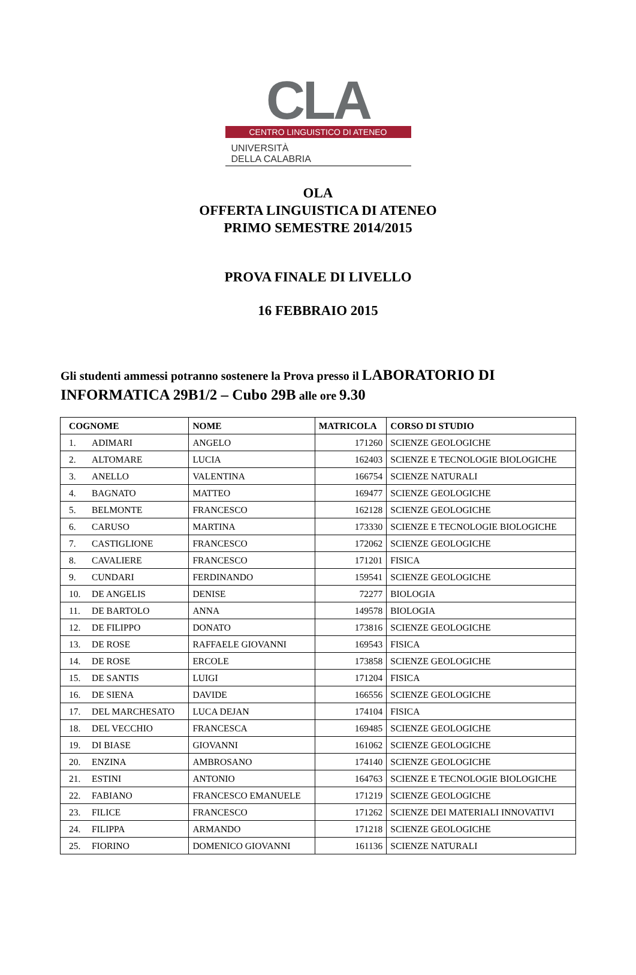CLA
CENTRO LINGUISTICO DI ATENEO
UNIVERSITÀ
DELLA CALABRIA
OLA
OFFERTA LINGUISTICA DI ATENEO
PRIMO SEMESTRE 2014/2015
PROVA FINALE DI LIVELLO
16 FEBBRAIO 2015
Gli studenti ammessi potranno sostenere la Prova presso il LABORATORIO DI INFORMATICA 29B1/2 – Cubo 29B alle ore 9.30
| COGNOME | NOME | MATRICOLA | CORSO DI STUDIO |
| --- | --- | --- | --- |
| 1. ADIMARI | ANGELO | 171260 | SCIENZE GEOLOGICHE |
| 2. ALTOMARE | LUCIA | 162403 | SCIENZE E TECNOLOGIE BIOLOGICHE |
| 3. ANELLO | VALENTINA | 166754 | SCIENZE NATURALI |
| 4. BAGNATO | MATTEO | 169477 | SCIENZE GEOLOGICHE |
| 5. BELMONTE | FRANCESCO | 162128 | SCIENZE GEOLOGICHE |
| 6. CARUSO | MARTINA | 173330 | SCIENZE E TECNOLOGIE BIOLOGICHE |
| 7. CASTIGLIONE | FRANCESCO | 172062 | SCIENZE GEOLOGICHE |
| 8. CAVALIERE | FRANCESCO | 171201 | FISICA |
| 9. CUNDARI | FERDINANDO | 159541 | SCIENZE GEOLOGICHE |
| 10. DE ANGELIS | DENISE | 72277 | BIOLOGIA |
| 11. DE BARTOLO | ANNA | 149578 | BIOLOGIA |
| 12. DE FILIPPO | DONATO | 173816 | SCIENZE GEOLOGICHE |
| 13. DE ROSE | RAFFAELE GIOVANNI | 169543 | FISICA |
| 14. DE ROSE | ERCOLE | 173858 | SCIENZE GEOLOGICHE |
| 15. DE SANTIS | LUIGI | 171204 | FISICA |
| 16. DE SIENA | DAVIDE | 166556 | SCIENZE GEOLOGICHE |
| 17. DEL MARCHESATO | LUCA DEJAN | 174104 | FISICA |
| 18. DEL VECCHIO | FRANCESCA | 169485 | SCIENZE GEOLOGICHE |
| 19. DI BIASE | GIOVANNI | 161062 | SCIENZE GEOLOGICHE |
| 20. ENZINA | AMBROSANO | 174140 | SCIENZE GEOLOGICHE |
| 21. ESTINI | ANTONIO | 164763 | SCIENZE E TECNOLOGIE BIOLOGICHE |
| 22. FABIANO | FRANCESCO EMANUELE | 171219 | SCIENZE GEOLOGICHE |
| 23. FILICE | FRANCESCO | 171262 | SCIENZE DEI MATERIALI INNOVATIVI |
| 24. FILIPPA | ARMANDO | 171218 | SCIENZE GEOLOGICHE |
| 25. FIORINO | DOMENICO GIOVANNI | 161136 | SCIENZE NATURALI |